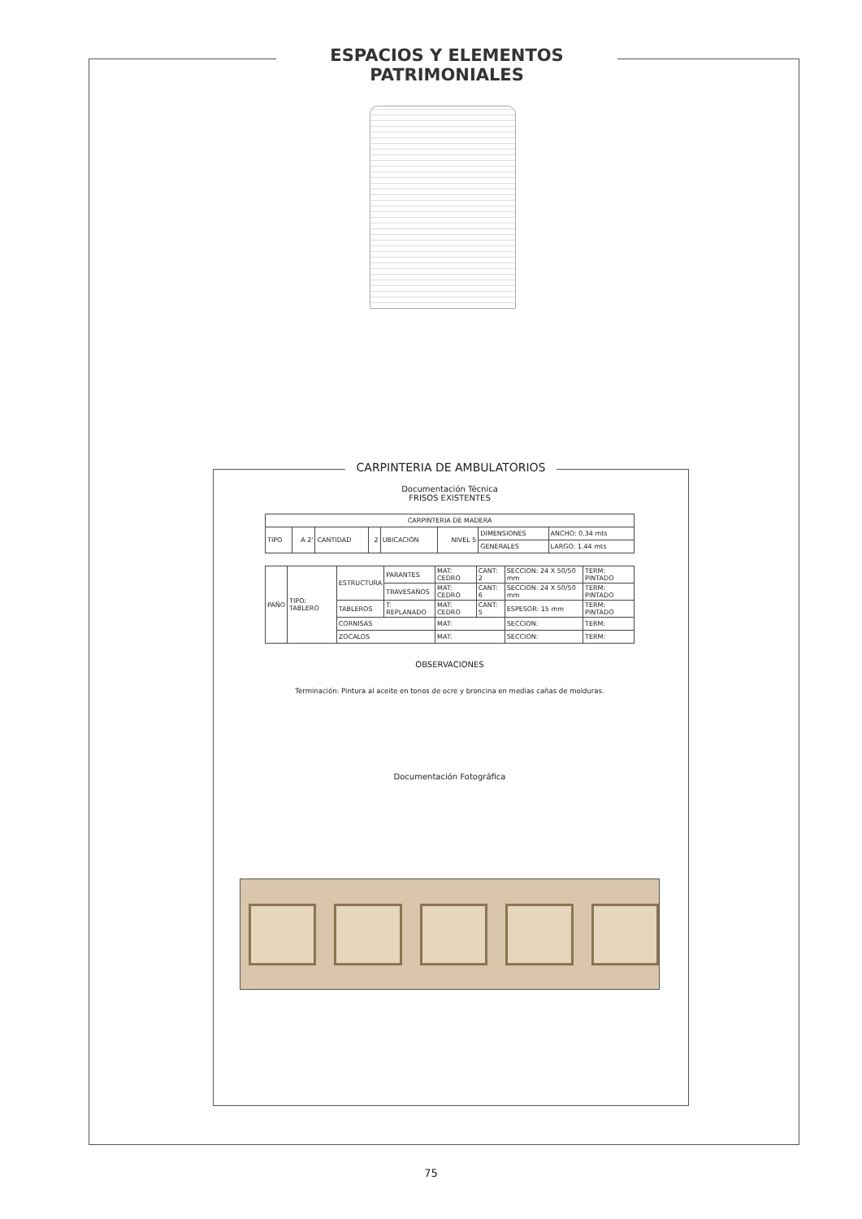ESPACIOS Y ELEMENTOS PATRIMONIALES
CARPINTERIA DE AMBULATORIOS
Documentación Técnica
FRISOS EXISTENTES
| CARPINTERIA DE MADERA | | | | | | | |
| TIPO | A 2' | CANTIDAD | 2 | UBICACIÓN | NIVEL 5 | DIMENSIONES | ANCHO: 0.34 mts |
| | | | | | | GENERALES | LARGO: 1.44 mts |
| PAÑO | TIPO: TABLERO | ESTRUCTURA | PARANTES | MAT: CEDRO | CANT: 2 | SECCION: 24 X 50/50 mm | TERM: PINTADO |
| | | | TRAVESAÑOS | MAT: CEDRO | CANT: 6 | SECCION: 24 X 50/50 mm | TERM: PINTADO |
| | | TABLEROS | T: REPLANADO | MAT: CEDRO | CANT: 5 | ESPESOR: 15 mm | TERM: PINTADO |
| | | CORNISAS | | MAT: | | SECCION: | TERM: |
| | | ZOCALOS | | MAT: | | SECCION: | TERM: |
OBSERVACIONES
Terminación: Pintura al aceite en tonos de ocre y broncina en medias cañas de molduras.
Documentación Fotográfica
75